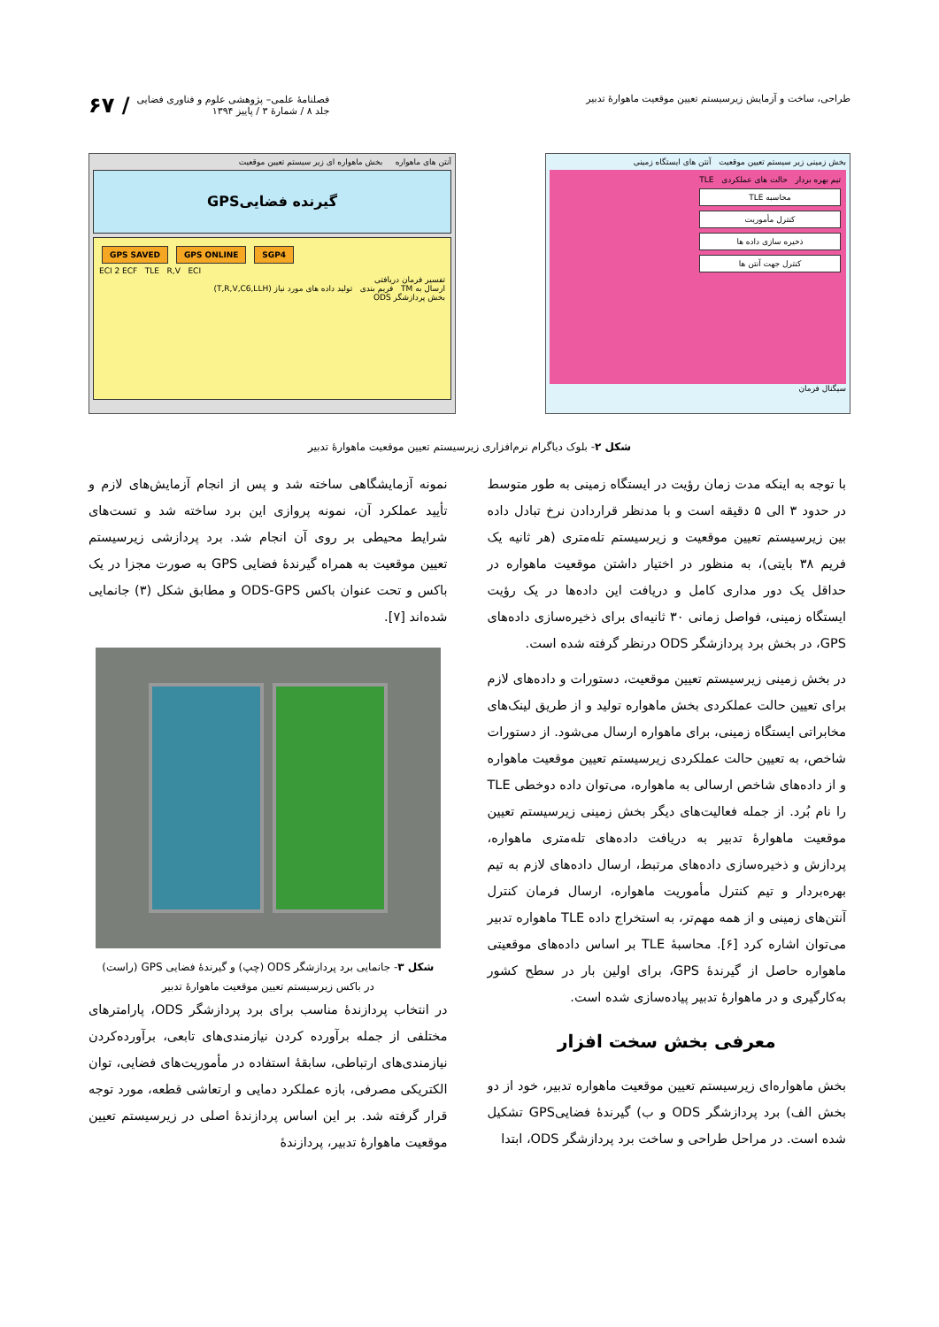طراحی، ساخت و آزمایش زیرسیستم تعیین موقعیت ماهوارهٔ تدبیر
فصلنامهٔ علمی– پژوهشی علوم و فناوری فضایی
جلد ۸ / شمارهٔ ۳ / پاییز ۱۳۹۴
/ ۶۷
آنتن های ماهواره بخش ماهواره ای زیر سیستم تعیین موقعیت
گیرنده فضاییGPS
GPS SAVED GPS ONLINE SGP4
ECI 2 ECF TLE R,V ECI
تفسیر فرمان دریافتی
ارسال به TM فریم بندی تولید داده های مورد نیاز (T,R,V,C6,LLH)
بخش پردازشگر ODS
بخش زمینی زیر سیستم تعیین موقعیت آنتن های ایستگاه زمینی
تیم بهره بردار حالت های عملکردی TLE
محاسبه TLE
کنترل مأموریت
ذخیره سازی داده ها
کنترل جهت آنتن ها
سیگنال فرمان
شکل ۲- بلوک دیاگرام نرم‌افزاری زیرسیستم تعیین موقعیت ماهوارهٔ تدبیر
با توجه به اینکه مدت زمان رؤیت در ایستگاه زمینی به طور متوسط در حدود ۳ الی ۵ دقیقه است و با مدنظر قراردادن نرخ تبادل داده بین زیرسیستم تعیین موقعیت و زیرسیستم تله‌متری (هر ثانیه یک فریم ۳۸ بایتی)، به منظور در اختیار داشتن موقعیت ماهواره در حداقل یک دور مداری کامل و دریافت این داده‌ها در یک رؤیت ایستگاه زمینی، فواصل زمانی ۳۰ ثانیه‌ای برای ذخیره‌سازی داده‌های GPS، در بخش برد پردازشگر ODS درنظر گرفته شده است.
در بخش زمینی زیرسیستم تعیین موقعیت، دستورات و داده‌های لازم برای تعیین حالت عملکردی بخش ماهواره تولید و از طریق لینک‌های مخابراتی ایستگاه زمینی، برای ماهواره ارسال می‌شود. از دستورات شاخص، به تعیین حالت عملکردی زیرسیستم تعیین موقعیت ماهواره و از داده‌های شاخص ارسالی به ماهواره، می‌توان داده دوخطی TLE را نام بُرد. از جمله فعالیت‌های دیگر بخش زمینی زیرسیستم تعیین موقعیت ماهوارهٔ تدبیر به دریافت داده‌های تله‌متری ماهواره، پردازش و ذخیره‌سازی داده‌های مرتبط، ارسال داده‌های لازم به تیم بهره‌بردار و تیم کنترل مأموریت ماهواره، ارسال فرمان کنترل آنتن‌های زمینی و از همه مهم‌تر، به استخراج داده TLE ماهواره تدبیر می‌توان اشاره کرد [۶]. محاسبهٔ TLE بر اساس داده‌های موقعیتی ماهواره حاصل از گیرندهٔ GPS، برای اولین بار در سطح کشور به‌کارگیری و در ماهوارهٔ تدبیر پیاده‌سازی شده است.
معرفی بخش سخت افزار
بخش ماهواره‌ای زیرسیستم تعیین موقعیت ماهواره تدبیر، خود از دو بخش الف) برد پردازشگر ODS و ب) گیرندهٔ فضاییGPS تشکیل شده است. در مراحل طراحی و ساخت برد پردازشگر ODS، ابتدا
نمونه آزمایشگاهی ساخته شد و پس از انجام آزمایش‌های لازم و تأیید عملکرد آن، نمونه پروازی این برد ساخته شد و تست‌های شرایط محیطی بر روی آن انجام شد. برد پردازشی زیرسیستم تعیین موقعیت به همراه گیرندهٔ فضایی GPS به صورت مجزا در یک باکس و تحت عنوان باکس ODS-GPS و مطابق شکل (۳) جانمایی شده‌اند [۷].
شکل ۳- جانمایی برد پردازشگر ODS (چپ) و گیرندهٔ فضایی GPS (راست)
در باکس زیرسیستم تعیین موقعیت ماهوارهٔ تدبیر
در انتخاب پردازندهٔ مناسب برای برد پردازشگر ODS، پارامترهای مختلفی از جمله برآورده کردن نیازمندی‌های تابعی، برآورده‌کردن نیازمندی‌های ارتباطی، سابقهٔ استفاده در مأموریت‌های فضایی، توان الکتریکی مصرفی، بازه عملکرد دمایی و ارتعاشی قطعه، مورد توجه قرار گرفته شد. بر این اساس پردازندهٔ اصلی در زیرسیستم تعیین موقعیت ماهوارهٔ تدبیر، پردازندهٔ